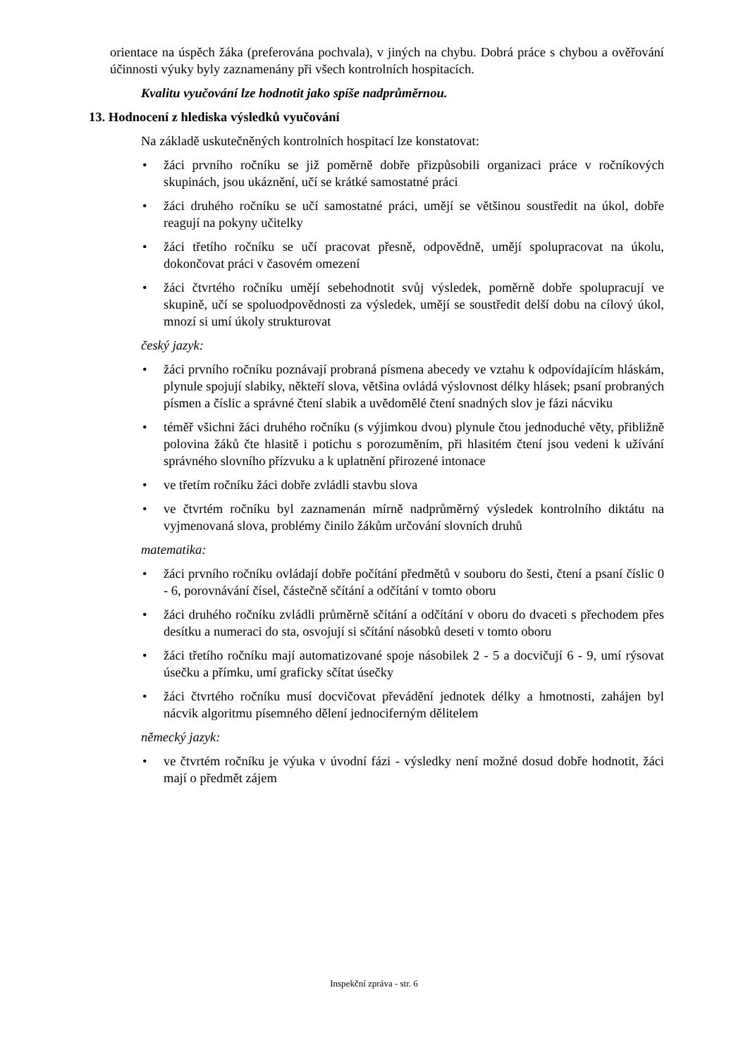orientace na úspěch žáka (preferována pochvala), v jiných na chybu. Dobrá práce s chybou a ověřování účinnosti výuky byly zaznamenány při všech kontrolních hospitacích.
Kvalitu vyučování lze hodnotit jako spíše nadprůměrnou.
13. Hodnocení z hlediska výsledků vyučování
Na základě uskutečněných kontrolních hospitací lze konstatovat:
• žáci prvního ročníku se již poměrně dobře přizpůsobili organizaci práce v ročníkových skupinách, jsou ukáznění, učí se krátké samostatné práci
• žáci druhého ročníku se učí samostatné práci, umějí se většinou soustředit na úkol, dobře reagují na pokyny učitelky
• žáci třetího ročníku se učí pracovat přesně, odpovědně, umějí spolupracovat na úkolu, dokončovat práci v časovém omezení
• žáci čtvrtého ročníku umějí sebehodnotit svůj výsledek, poměrně dobře spolupracují ve skupině, učí se spoluodpovědnosti za výsledek, umějí se soustředit delší dobu na cílový úkol, mnozí si umí úkoly strukturovat
český jazyk:
• žáci prvního ročníku poznávají probraná písmena abecedy ve vztahu k odpovídajícím hláskám, plynule spojují slabiky, někteří slova, většina ovládá výslovnost délky hlásek; psaní probraných písmen a číslic a správné čtení slabik a uvědomělé čtení snadných slov je fázi nácviku
• téměř všichni žáci druhého ročníku (s výjimkou dvou) plynule čtou jednoduché věty, přibližně polovina žáků čte hlasitě i potichu s porozuměním, při hlasitém čtení jsou vedeni k užívání správného slovního přízvuku a k uplatnění přirozené intonace
• ve třetím ročníku žáci dobře zvládli stavbu slova
• ve čtvrtém ročníku byl zaznamenán mírně nadprůměrný výsledek kontrolního diktátu na vyjmenovaná slova, problémy činilo žákům určování slovních druhů
matematika:
• žáci prvního ročníku ovládají dobře počítání předmětů v souboru do šesti, čtení a psaní číslic 0 - 6, porovnávání čísel, částečně sčítání a odčítání v tomto oboru
• žáci druhého ročníku zvládli průměrně sčítání a odčítání v oboru do dvaceti s přechodem přes desítku a numeraci do sta, osvojují si sčítání násobků deseti v tomto oboru
• žáci třetího ročníku mají automatizované spoje násobilek 2 - 5 a docvičují 6 - 9, umí rýsovat úsečku a přímku, umí graficky sčítat úsečky
• žáci čtvrtého ročníku musí docvičovat převádění jednotek délky a hmotnosti, zahájen byl nácvik algoritmu písemného dělení jednociferným dělitelem
německý jazyk:
• ve čtvrtém ročníku je výuka v úvodní fázi - výsledky není možné dosud dobře hodnotit, žáci mají o předmět zájem
Inspekční zpráva - str. 6